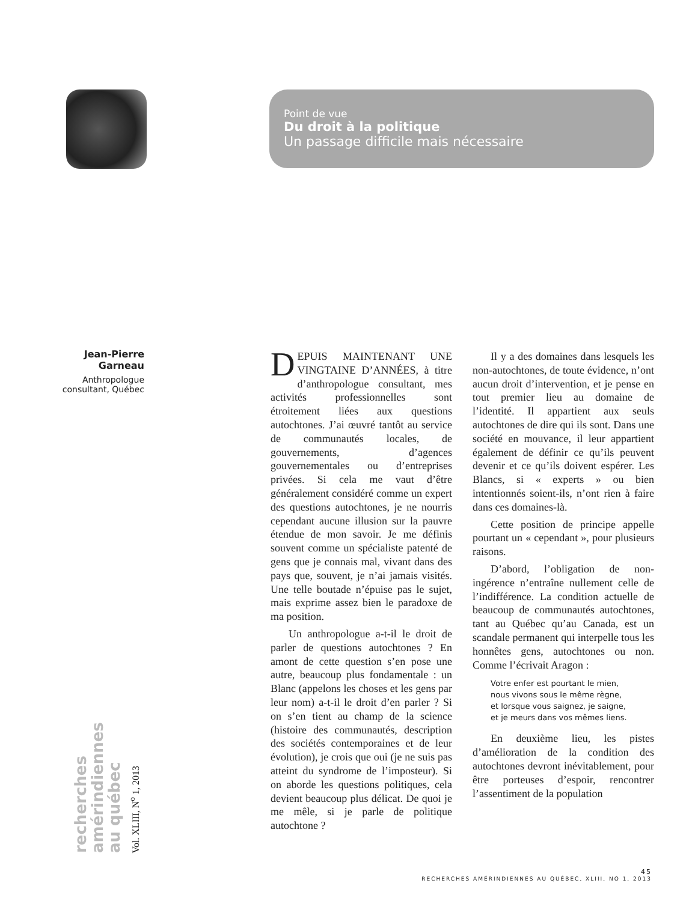Point de vue
Du droit à la politique
Un passage difficile mais nécessaire
Jean-Pierre Garneau
Anthropologue consultant, Québec
recherches amérindiennes au québec
Vol. XLIII, N<sup>o</sup> 1, 2013
DEPUIS MAINTENANT UNE VINGTAINE D’ANNÉES, à titre d’anthropologue consultant, mes activités professionnelles sont étroitement liées aux questions autochtones. J’ai œuvré tantôt au service de communautés locales, de gouvernements, d’agences gouvernementales ou d’entreprises privées. Si cela me vaut d’être généralement considéré comme un expert des questions autochtones, je ne nourris cependant aucune illusion sur la pauvre étendue de mon savoir. Je me définis souvent comme un spécialiste patenté de gens que je connais mal, vivant dans des pays que, souvent, je n’ai jamais visités. Une telle boutade n’épuise pas le sujet, mais exprime assez bien le paradoxe de ma position.
Un anthropologue a-t-il le droit de parler de questions autochtones ? En amont de cette question s’en pose une autre, beaucoup plus fondamentale : un Blanc (appelons les choses et les gens par leur nom) a-t-il le droit d’en parler ? Si on s’en tient au champ de la science (histoire des communautés, description des sociétés contemporaines et de leur évolution), je crois que oui (je ne suis pas atteint du syndrome de l’imposteur). Si on aborde les questions politiques, cela devient beaucoup plus délicat. De quoi je me mêle, si je parle de politique autochtone ?
Il y a des domaines dans lesquels les non-autochtones, de toute évidence, n’ont aucun droit d’intervention, et je pense en tout premier lieu au domaine de l’identité. Il appartient aux seuls autochtones de dire qui ils sont. Dans une société en mouvance, il leur appartient également de définir ce qu’ils peuvent devenir et ce qu’ils doivent espérer. Les Blancs, si « experts » ou bien intentionnés soient-ils, n’ont rien à faire dans ces domaines-là.
Cette position de principe appelle pourtant un « cependant », pour plusieurs raisons.
D’abord, l’obligation de non-ingérence n’entraîne nullement celle de l’indifférence. La condition actuelle de beaucoup de communautés autochtones, tant au Québec qu’au Canada, est un scandale permanent qui interpelle tous les honnêtes gens, autochtones ou non. Comme l’écrivait Aragon :
Votre enfer est pourtant le mien,
nous vivons sous le même règne,
et lorsque vous saignez, je saigne,
et je meurs dans vos mêmes liens.
En deuxième lieu, les pistes d’amélioration de la condition des autochtones devront inévitablement, pour être porteuses d’espoir, rencontrer l’assentiment de la population
45
RECHERCHES AMÉRINDIENNES AU QUÉBEC, XLIII, NO 1, 2013